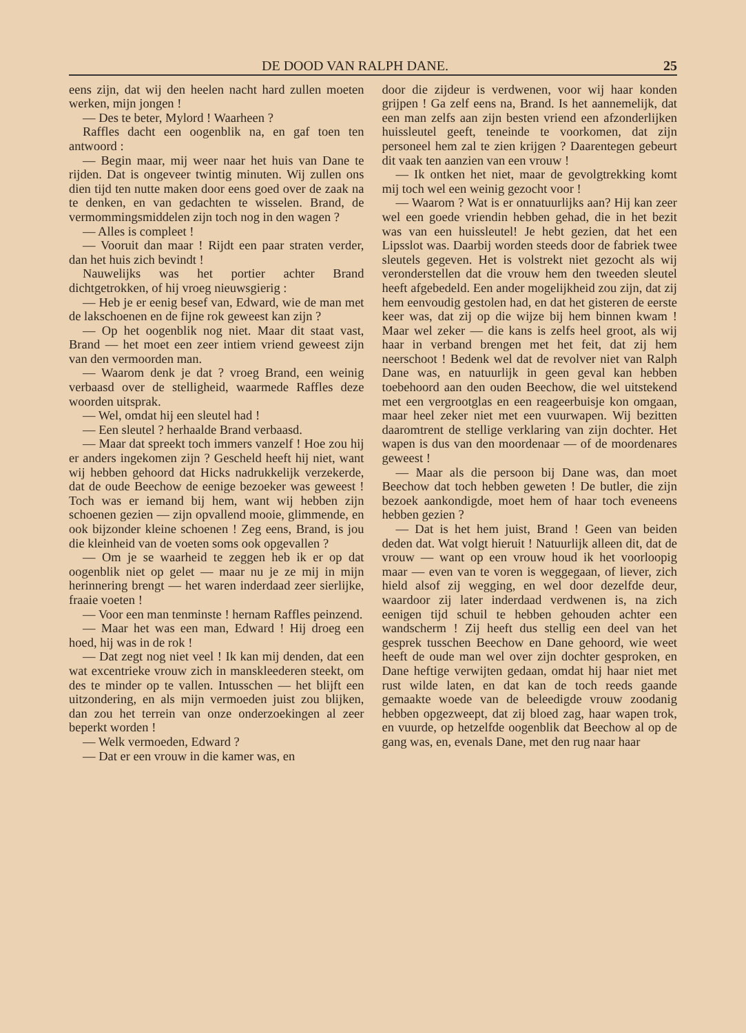DE DOOD VAN RALPH DANE. 25
eens zijn, dat wij den heelen nacht hard zullen moeten werken, mijn jongen !
— Des te beter, Mylord ! Waarheen ?
Raffles dacht een oogenblik na, en gaf toen ten antwoord :
— Begin maar, mij weer naar het huis van Dane te rijden. Dat is ongeveer twintig minuten. Wij zullen ons dien tijd ten nutte maken door eens goed over de zaak na te denken, en van gedachten te wisselen. Brand, de vermommingsmiddelen zijn toch nog in den wagen ?
— Alles is compleet !
— Vooruit dan maar ! Rijdt een paar straten verder, dan het huis zich bevindt !
Nauwelijks was het portier achter Brand dichtgetrokken, of hij vroeg nieuwsgierig :
— Heb je er eenig besef van, Edward, wie de man met de lakschoenen en de fijne rok geweest kan zijn ?
— Op het oogenblik nog niet. Maar dit staat vast, Brand — het moet een zeer intiem vriend geweest zijn van den vermoorden man.
— Waarom denk je dat ? vroeg Brand, een weinig verbaasd over de stelligheid, waarmede Raffles deze woorden uitsprak.
— Wel, omdat hij een sleutel had !
— Een sleutel ? herhaalde Brand verbaasd.
— Maar dat spreekt toch immers vanzelf ! Hoe zou hij er anders ingekomen zijn ? Gescheld heeft hij niet, want wij hebben gehoord dat Hicks nadrukkelijk verzekerde, dat de oude Beechow de eenige bezoeker was geweest ! Toch was er iemand bij hem, want wij hebben zijn schoenen gezien — zijn opvallend mooie, glimmende, en ook bijzonder kleine schoenen ! Zeg eens, Brand, is jou die kleinheid van de voeten soms ook opgevallen ?
— Om je se waarheid te zeggen heb ik er op dat oogenblik niet op gelet — maar nu je ze mij in mijn herinnering brengt — het waren inderdaad zeer sierlijke, fraaie voeten !
— Voor een man tenminste ! hernam Raffles peinzend.
— Maar het was een man, Edward ! Hij droeg een hoed, hij was in de rok !
— Dat zegt nog niet veel ! Ik kan mij denden, dat een wat excentrieke vrouw zich in manskleederen steekt, om des te minder op te vallen. Intusschen — het blijft een uitzondering, en als mijn vermoeden juist zou blijken, dan zou het terrein van onze onderzoekingen al zeer beperkt worden !
— Welk vermoeden, Edward ?
— Dat er een vrouw in die kamer was, en
door die zijdeur is verdwenen, voor wij haar konden grijpen ! Ga zelf eens na, Brand. Is het aannemelijk, dat een man zelfs aan zijn besten vriend een afzonderlijken huissleutel geeft, teneinde te voorkomen, dat zijn personeel hem zal te zien krijgen ? Daarentegen gebeurt dit vaak ten aanzien van een vrouw !
— Ik ontken het niet, maar de gevolgtrekking komt mij toch wel een weinig gezocht voor !
— Waarom ? Wat is er onnatuurlijks aan? Hij kan zeer wel een goede vriendin hebben gehad, die in het bezit was van een huissleutel! Je hebt gezien, dat het een Lipsslot was. Daarbij worden steeds door de fabriek twee sleutels gegeven. Het is volstrekt niet gezocht als wij veronderstellen dat die vrouw hem den tweeden sleutel heeft afgebedeld. Een ander mogelijkheid zou zijn, dat zij hem eenvoudig gestolen had, en dat het gisteren de eerste keer was, dat zij op die wijze bij hem binnen kwam ! Maar wel zeker — die kans is zelfs heel groot, als wij haar in verband brengen met het feit, dat zij hem neerschoot ! Bedenk wel dat de revolver niet van Ralph Dane was, en natuurlijk in geen geval kan hebben toebehoord aan den ouden Beechow, die wel uitstekend met een vergrootglas en een reageerbuisje kon omgaan, maar heel zeker niet met een vuurwapen. Wij bezitten daaromtrent de stellige verklaring van zijn dochter. Het wapen is dus van den moordenaar — of de moordenares geweest !
— Maar als die persoon bij Dane was, dan moet Beechow dat toch hebben geweten ! De butler, die zijn bezoek aankondigde, moet hem of haar toch eveneens hebben gezien ?
— Dat is het hem juist, Brand ! Geen van beiden deden dat. Wat volgt hieruit ! Natuurlijk alleen dit, dat de vrouw — want op een vrouw houd ik het voorloopig maar — even van te voren is weggegaan, of liever, zich hield alsof zij wegging, en wel door dezelfde deur, waardoor zij later inderdaad verdwenen is, na zich eenigen tijd schuil te hebben gehouden achter een wandscherm ! Zij heeft dus stellig een deel van het gesprek tusschen Beechow en Dane gehoord, wie weet heeft de oude man wel over zijn dochter gesproken, en Dane heftige verwijten gedaan, omdat hij haar niet met rust wilde laten, en dat kan de toch reeds gaande gemaakte woede van de beleedigde vrouw zoodanig hebben opgezweept, dat zij bloed zag, haar wapen trok, en vuurde, op hetzelfde oogenblik dat Beechow al op de gang was, en, evenals Dane, met den rug naar haar